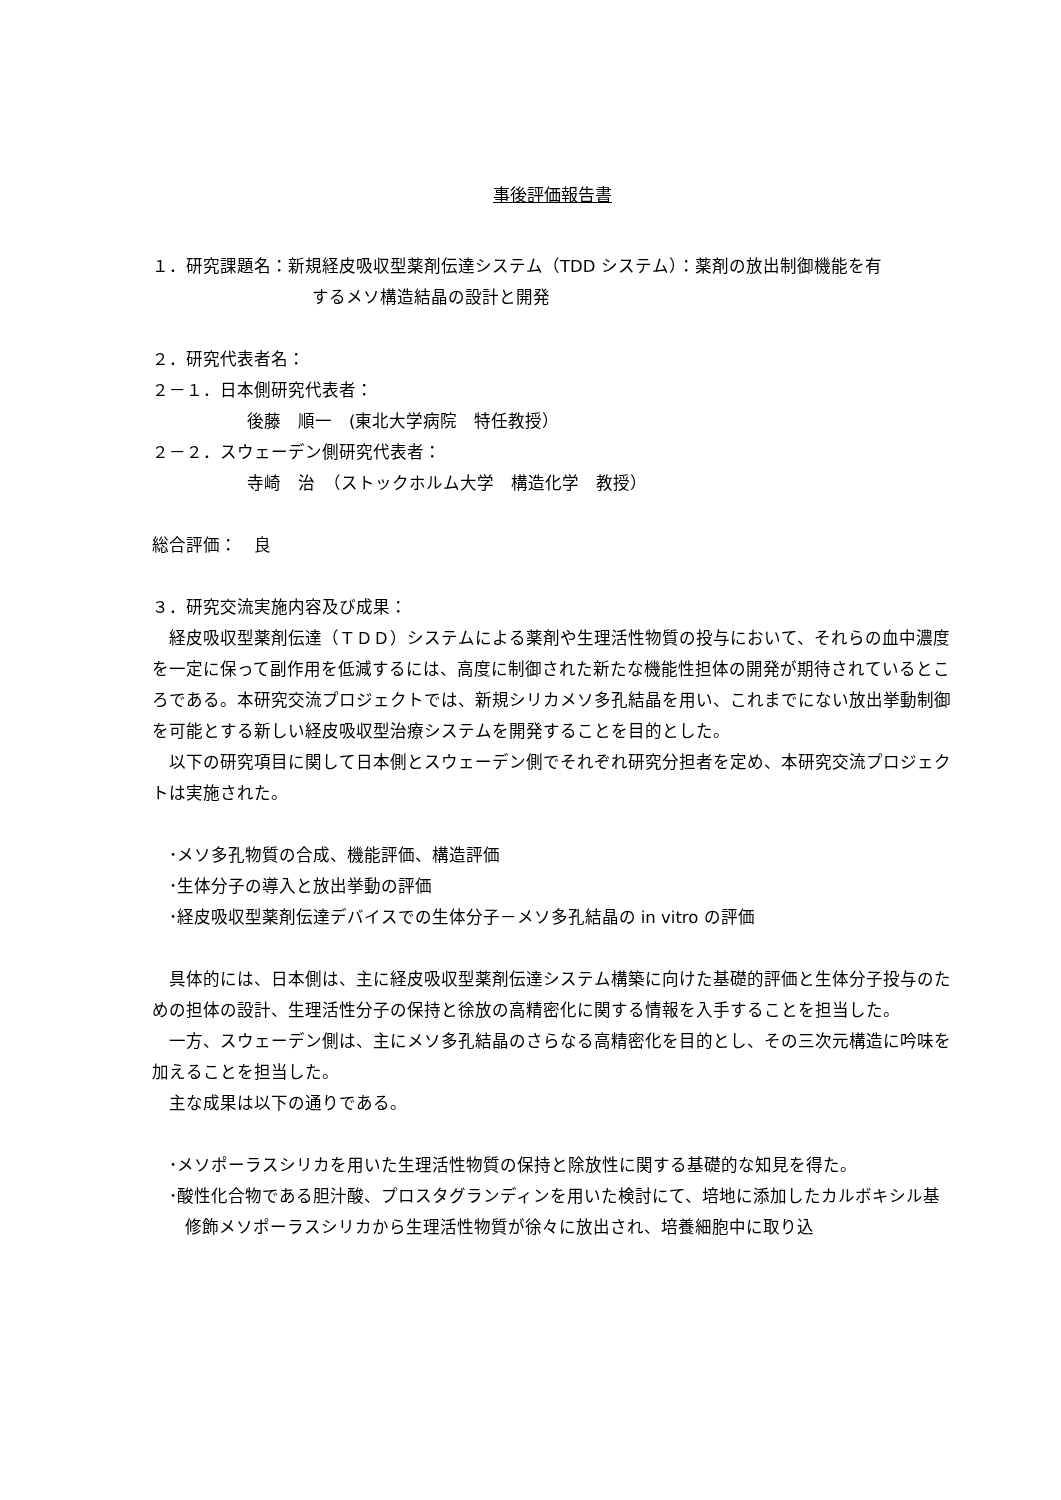事後評価報告書
１．研究課題名：新規経皮吸収型薬剤伝達システム（TDD システム）：薬剤の放出制御機能を有
するメソ構造結晶の設計と開発
２．研究代表者名：
２－１．日本側研究代表者：
後藤　順一　(東北大学病院　特任教授）
２－２．スウェーデン側研究代表者：
寺崎　治　（ストックホルム大学　構造化学　教授）
総合評価：　良
３．研究交流実施内容及び成果：
経皮吸収型薬剤伝達（ＴＤＤ）システムによる薬剤や生理活性物質の投与において、それらの血中濃度を一定に保って副作用を低減するには、高度に制御された新たな機能性担体の開発が期待されているところである。本研究交流プロジェクトでは、新規シリカメソ多孔結晶を用い、これまでにない放出挙動制御を可能とする新しい経皮吸収型治療システムを開発することを目的とした。
以下の研究項目に関して日本側とスウェーデン側でそれぞれ研究分担者を定め、本研究交流プロジェクトは実施された。
･メソ多孔物質の合成、機能評価、構造評価
･生体分子の導入と放出挙動の評価
･経皮吸収型薬剤伝達デバイスでの生体分子－メソ多孔結晶の in vitro の評価
具体的には、日本側は、主に経皮吸収型薬剤伝達システム構築に向けた基礎的評価と生体分子投与のための担体の設計、生理活性分子の保持と徐放の高精密化に関する情報を入手することを担当した。
一方、スウェーデン側は、主にメソ多孔結晶のさらなる高精密化を目的とし、その三次元構造に吟味を加えることを担当した。
主な成果は以下の通りである。
･メソポーラスシリカを用いた生理活性物質の保持と除放性に関する基礎的な知見を得た。
･酸性化合物である胆汁酸、プロスタグランディンを用いた検討にて、培地に添加したカルボキシル基修飾メソポーラスシリカから生理活性物質が徐々に放出され、培養細胞中に取り込